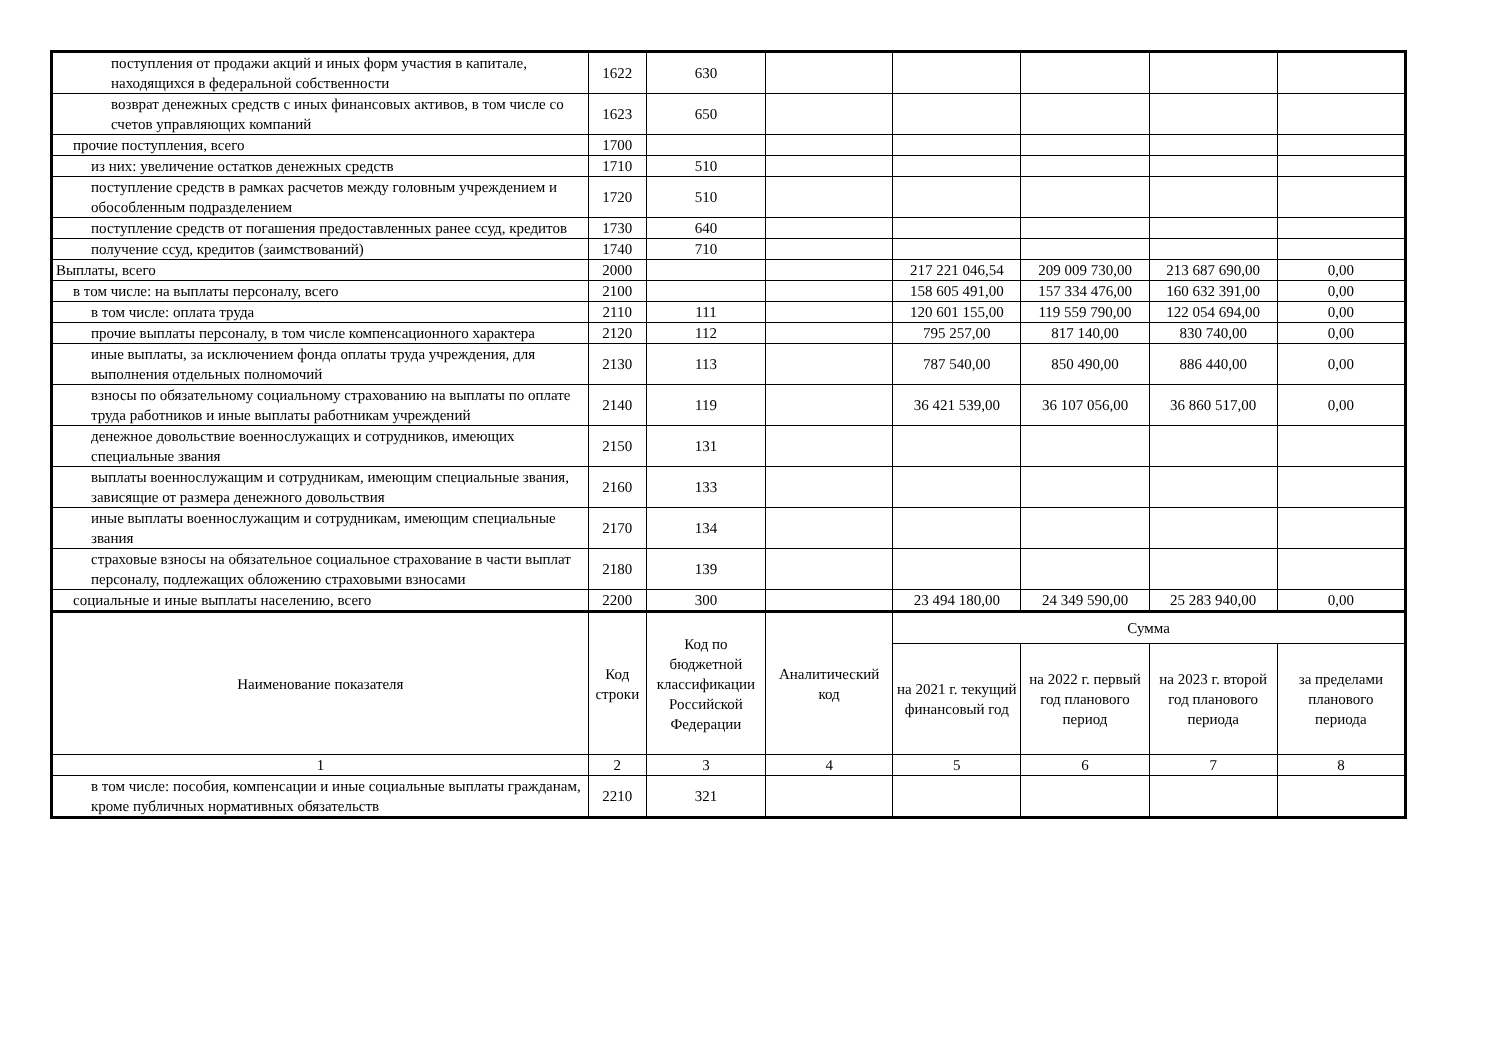| поступления от продажи акций и иных форм участия в капитале, находящихся в федеральной собственности | 1622 | 630 | | | | | |
| возврат денежных средств с иных финансовых активов, в том числе со счетов управляющих компаний | 1623 | 650 | | | | | |
| прочие поступления, всего | 1700 | | | | | | |
| из них: увеличение остатков денежных средств | 1710 | 510 | | | | | |
| поступление средств в рамках расчетов между головным учреждением и обособленным подразделением | 1720 | 510 | | | | | |
| поступление средств от погашения предоставленных ранее ссуд, кредитов | 1730 | 640 | | | | | |
| получение ссуд, кредитов (заимствований) | 1740 | 710 | | | | | |
| Выплаты, всего | 2000 | | | 217 221 046,54 | 209 009 730,00 | 213 687 690,00 | 0,00 |
| в том числе: на выплаты персоналу, всего | 2100 | | | 158 605 491,00 | 157 334 476,00 | 160 632 391,00 | 0,00 |
| в том числе: оплата труда | 2110 | 111 | | 120 601 155,00 | 119 559 790,00 | 122 054 694,00 | 0,00 |
| прочие выплаты персоналу, в том числе компенсационного характера | 2120 | 112 | | 795 257,00 | 817 140,00 | 830 740,00 | 0,00 |
| иные выплаты, за исключением фонда оплаты труда учреждения, для выполнения отдельных полномочий | 2130 | 113 | | 787 540,00 | 850 490,00 | 886 440,00 | 0,00 |
| взносы по обязательному социальному страхованию на выплаты по оплате труда работников и иные выплаты работникам учреждений | 2140 | 119 | | 36 421 539,00 | 36 107 056,00 | 36 860 517,00 | 0,00 |
| денежное довольствие военнослужащих и сотрудников, имеющих специальные звания | 2150 | 131 | | | | | |
| выплаты военнослужащим и сотрудникам, имеющим специальные звания, зависящие от размера денежного довольствия | 2160 | 133 | | | | | |
| иные выплаты военнослужащим и сотрудникам, имеющим специальные звания | 2170 | 134 | | | | | |
| страховые взносы на обязательное социальное страхование в части выплат персоналу, подлежащих обложению страховыми взносами | 2180 | 139 | | | | | |
| социальные и иные выплаты населению, всего | 2200 | 300 | | 23 494 180,00 | 24 349 590,00 | 25 283 940,00 | 0,00 |
| Наименование показателя | Код строки | Код по бюджетной классификации Российской Федерации | Аналитический код | Сумма | | | |
| | | | | на 2021 г. текущий финансовый год | на 2022 г. первый год планового период | на 2023 г. второй год планового периода | за пределами планового периода |
| 1 | 2 | 3 | 4 | 5 | 6 | 7 | 8 |
| в том числе: пособия, компенсации и иные социальные выплаты гражданам, кроме публичных нормативных обязательств | 2210 | 321 | | | | | |